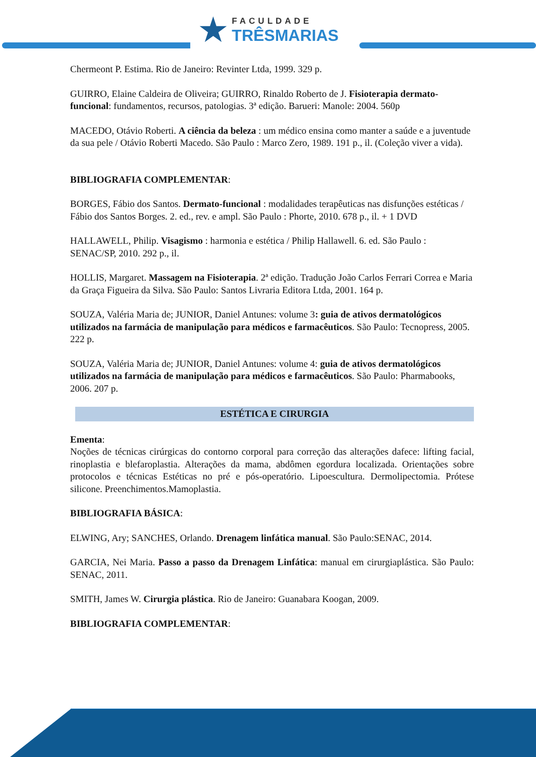★ FACULDADE
TRÊSMARIAS
Chermeont P. Estima. Rio de Janeiro: Revinter Ltda, 1999. 329 p.
GUIRRO, Elaine Caldeira de Oliveira; GUIRRO, Rinaldo Roberto de J. Fisioterapia dermato-funcional: fundamentos, recursos, patologias. 3ª edição. Barueri: Manole: 2004. 560p
MACEDO, Otávio Roberti. A ciência da beleza : um médico ensina como manter a saúde e a juventude da sua pele / Otávio Roberti Macedo. São Paulo : Marco Zero, 1989. 191 p., il. (Coleção viver a vida).
BIBLIOGRAFIA COMPLEMENTAR:
BORGES, Fábio dos Santos. Dermato-funcional : modalidades terapêuticas nas disfunções estéticas / Fábio dos Santos Borges. 2. ed., rev. e ampl. São Paulo : Phorte, 2010. 678 p., il. + 1 DVD
HALLAWELL, Philip. Visagismo : harmonia e estética / Philip Hallawell. 6. ed. São Paulo : SENAC/SP, 2010. 292 p., il.
HOLLIS, Margaret. Massagem na Fisioterapia. 2ª edição. Tradução João Carlos Ferrari Correa e Maria da Graça Figueira da Silva. São Paulo: Santos Livraria Editora Ltda, 2001. 164 p.
SOUZA, Valéria Maria de; JUNIOR, Daniel Antunes: volume 3: guia de ativos dermatológicos utilizados na farmácia de manipulação para médicos e farmacêuticos. São Paulo: Tecnopress, 2005. 222 p.
SOUZA, Valéria Maria de; JUNIOR, Daniel Antunes: volume 4: guia de ativos dermatológicos utilizados na farmácia de manipulação para médicos e farmacêuticos. São Paulo: Pharmabooks, 2006. 207 p.
ESTÉTICA E CIRURGIA
Ementa:
Noções de técnicas cirúrgicas do contorno corporal para correção das alterações dafece: lifting facial, rinoplastia e blefaroplastia. Alterações da mama, abdômen egordura localizada. Orientações sobre protocolos e técnicas Estéticas no pré e pós-operatório. Lipoescultura. Dermolipectomia. Prótese silicone. Preenchimentos.Mamoplastia.
BIBLIOGRAFIA BÁSICA:
ELWING, Ary; SANCHES, Orlando. Drenagem linfática manual. São Paulo:SENAC, 2014.
GARCIA, Nei Maria. Passo a passo da Drenagem Linfática: manual em cirurgiaplástica. São Paulo: SENAC, 2011.
SMITH, James W. Cirurgia plástica. Rio de Janeiro: Guanabara Koogan, 2009.
BIBLIOGRAFIA COMPLEMENTAR: